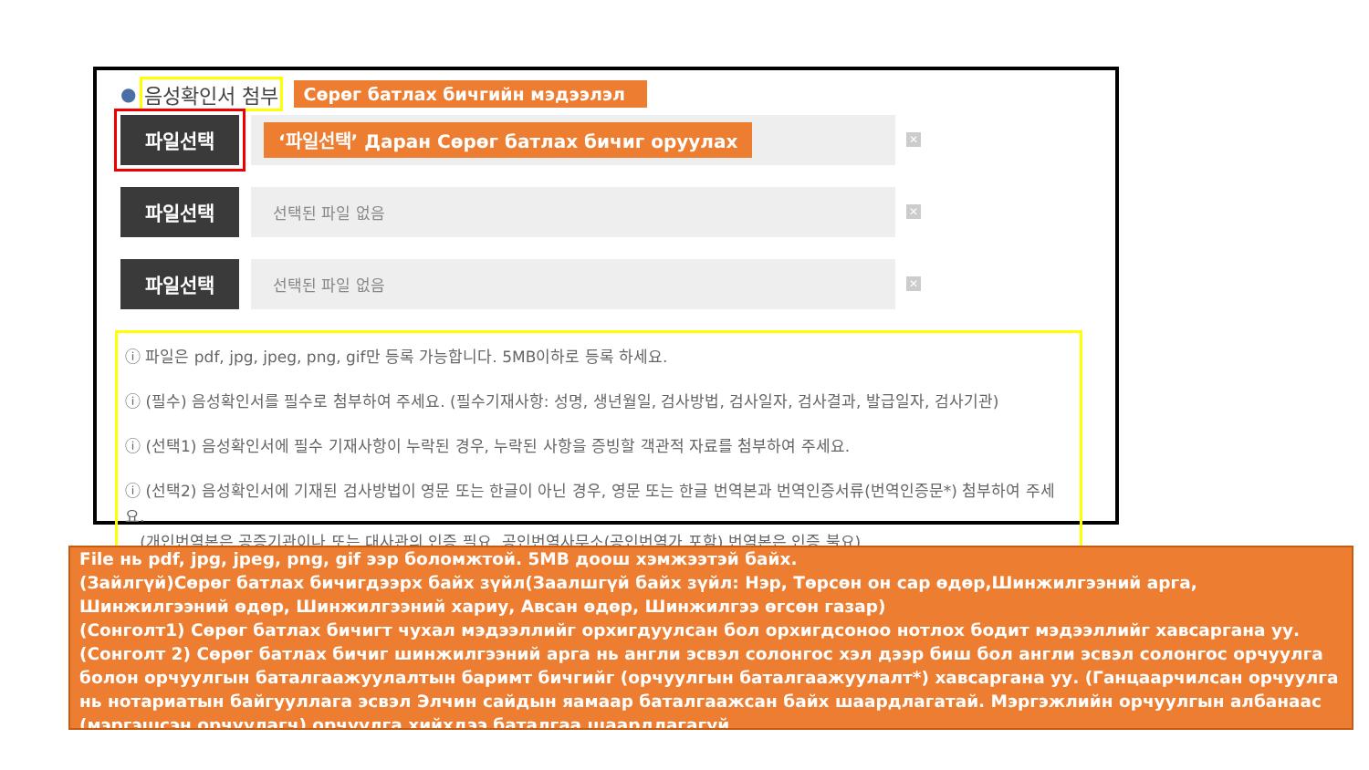● 음성확인서 첨부 Сөрөг батлах бичгийн мэдээлэл
파일선택
‘파일선택’ Даран Сөрөг батлах бичиг оруулах
✕
파일선택
선택된 파일 없음
✕
파일선택
선택된 파일 없음
✕
ⓘ 파일은 pdf, jpg, jpeg, png, gif만 등록 가능합니다. 5MB이하로 등록 하세요.
ⓘ (필수) 음성확인서를 필수로 첨부하여 주세요. (필수기재사항: 성명, 생년월일, 검사방법, 검사일자, 검사결과, 발급일자, 검사기관)
ⓘ (선택1) 음성확인서에 필수 기재사항이 누락된 경우, 누락된 사항을 증빙할 객관적 자료를 첨부하여 주세요.
ⓘ (선택2) 음성확인서에 기재된 검사방법이 영문 또는 한글이 아닌 경우, 영문 또는 한글 번역본과 번역인증서류(번역인증문*) 첨부하여 주세요.
(개인번역본은 공증기관이나 또는 대사관의 인증 필요. 공인번역사무소(공인번역가 포함) 번역본은 인증 불요)
File нь pdf, jpg, jpeg, png, gif ээр боломжтой. 5MB доош хэмжээтэй байх.
(Зайлгүй)Сөрөг батлах бичигдээрх байх зүйл(Заалшгүй байх зүйл: Нэр, Төрсөн он сар өдөр,Шинжилгээний арга, Шинжилгээний өдөр, Шинжилгээний хариу, Авсан өдөр, Шинжилгээ өгсөн газар)
(Сонголт1) Сөрөг батлах бичигт чухал мэдээллийг орхигдуулсан бол орхигдсоноо нотлох бодит мэдээллийг хавсаргана уу.
(Сонголт 2) Сөрөг батлах бичиг шинжилгээний арга нь англи эсвэл солонгос хэл дээр биш бол англи эсвэл солонгос орчуулга болон орчуулгын баталгаажуулалтын баримт бичгийг (орчуулгын баталгаажуулалт*) хавсаргана уу. (Ганцаарчилсан орчуулга нь нотариатын байгууллага эсвэл Элчин сайдын яамаар баталгаажсан байх шаардлагатай. Мэргэжлийн орчуулгын албанаас (мэргэшсэн орчуулагч) орчуулга хийхдээ баталгаа шаардлагагүй